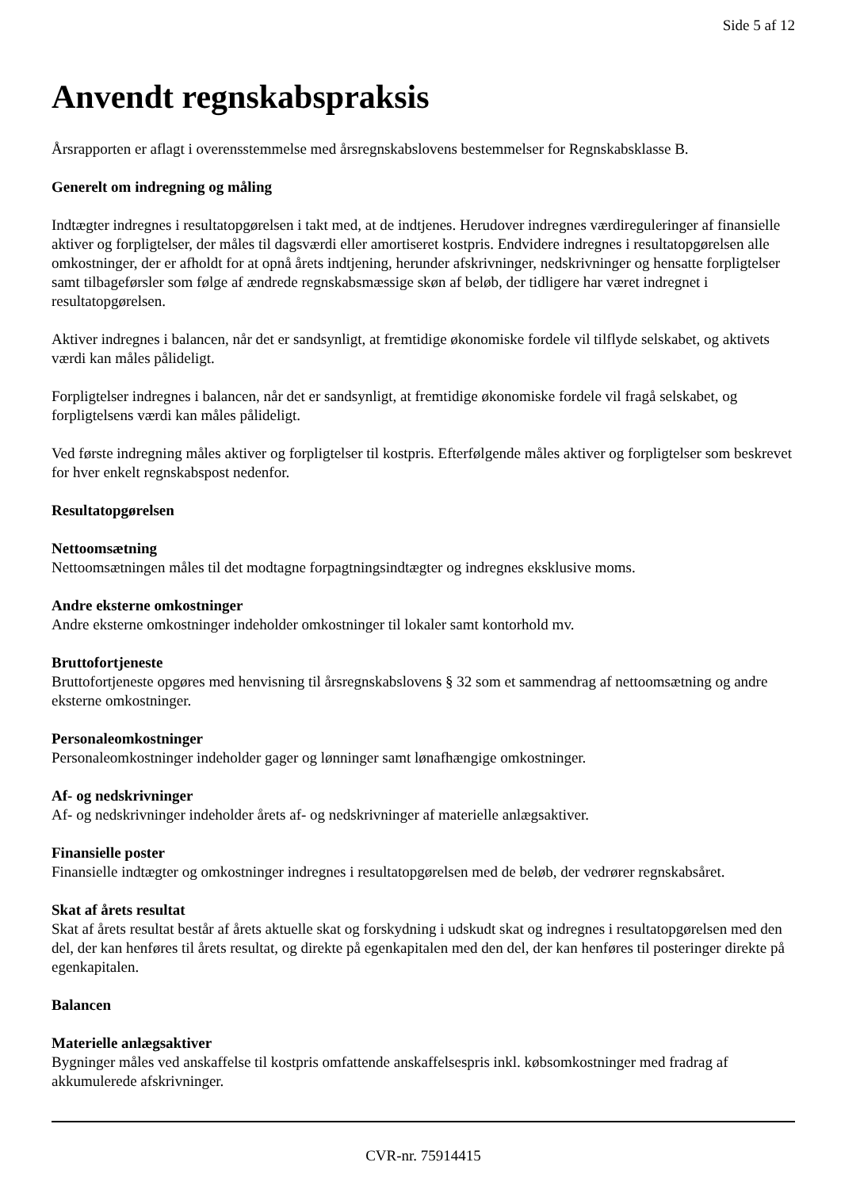Side 5 af 12
Anvendt regnskabspraksis
Årsrapporten er aflagt i overensstemmelse med årsregnskabslovens bestemmelser for Regnskabsklasse B.
Generelt om indregning og måling
Indtægter indregnes i resultatopgørelsen i takt med, at de indtjenes. Herudover indregnes værdireguleringer af finansielle aktiver og forpligtelser, der måles til dagsværdi eller amortiseret kostpris. Endvidere indregnes i resultatopgørelsen alle omkostninger, der er afholdt for at opnå årets indtjening, herunder afskrivninger, nedskrivninger og hensatte forpligtelser samt tilbageførsler som følge af ændrede regnskabsmæssige skøn af beløb, der tidligere har været indregnet i resultatopgørelsen.
Aktiver indregnes i balancen, når det er sandsynligt, at fremtidige økonomiske fordele vil tilflyde selskabet, og aktivets værdi kan måles pålideligt.
Forpligtelser indregnes i balancen, når det er sandsynligt, at fremtidige økonomiske fordele vil fragå selskabet, og forpligtelsens værdi kan måles pålideligt.
Ved første indregning måles aktiver og forpligtelser til kostpris. Efterfølgende måles aktiver og forpligtelser som beskrevet for hver enkelt regnskabspost nedenfor.
Resultatopgørelsen
Nettoomsætning
Nettoomsætningen måles til det modtagne forpagtningsindtægter og indregnes eksklusive moms.
Andre eksterne omkostninger
Andre eksterne omkostninger indeholder omkostninger til lokaler samt kontorhold mv.
Bruttofortjeneste
Bruttofortjeneste opgøres med henvisning til årsregnskabslovens § 32 som et sammendrag af nettoomsætning og andre eksterne omkostninger.
Personaleomkostninger
Personaleomkostninger indeholder gager og lønninger samt lønafhængige omkostninger.
Af- og nedskrivninger
Af- og nedskrivninger indeholder årets af- og nedskrivninger af materielle anlægsaktiver.
Finansielle poster
Finansielle indtægter og omkostninger indregnes i resultatopgørelsen med de beløb, der vedrører regnskabsåret.
Skat af årets resultat
Skat af årets resultat består af årets aktuelle skat og forskydning i udskudt skat og indregnes i resultatopgørelsen med den del, der kan henføres til årets resultat, og direkte på egenkapitalen med den del, der kan henføres til posteringer direkte på egenkapitalen.
Balancen
Materielle anlægsaktiver
Bygninger måles ved anskaffelse til kostpris omfattende anskaffelsespris inkl. købsomkostninger med fradrag af akkumulerede afskrivninger.
CVR-nr. 75914415